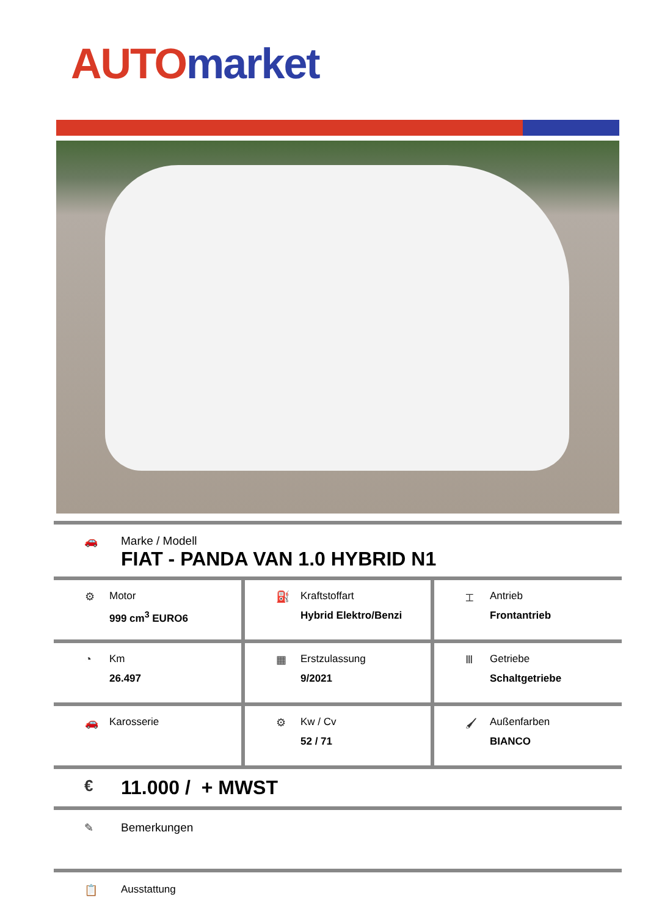AUTO market
🚗 Marke / Modell
FIAT - PANDA VAN 1.0 HYBRID N1
| ⚙ Motor 999 cm<sup>3</sup> EURO6 | ⛽ Kraftstoffart Hybrid Elektro/Benzi | ⌶ Antrieb Frontantrieb |
| ◔ Km 26.497 | ▦ Erstzulassung 9/2021 | Ⅲ Getriebe Schaltgetriebe |
| 🚗 Karosserie | ⚙ Kw / Cv 52 / 71 | 🖌 Außenfarben BIANCO |
€
11.000 / + MWST
✎ Bemerkungen
📋 Ausstattung